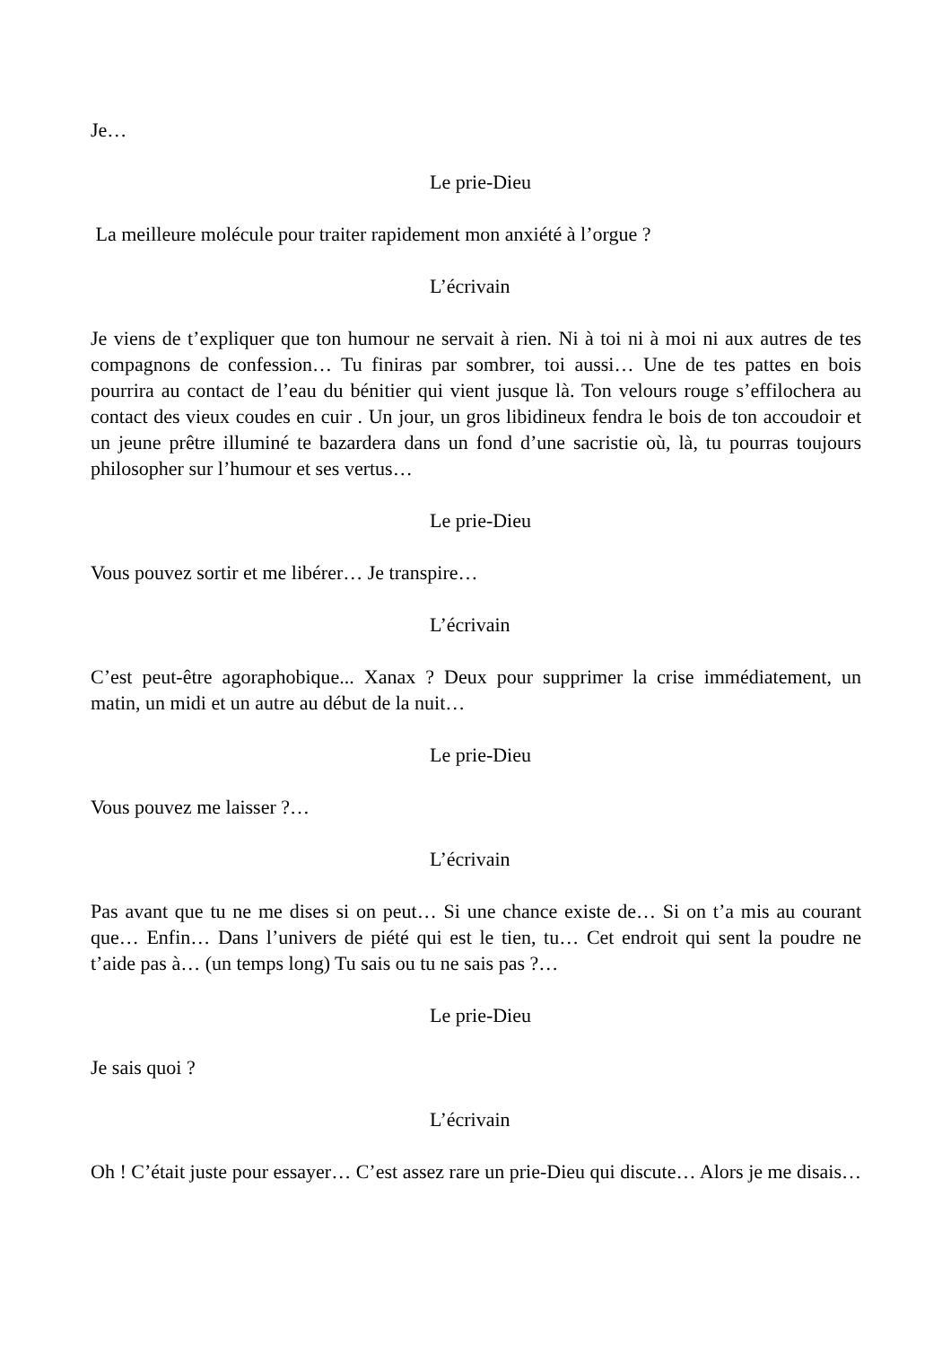Je…
Le prie-Dieu
La meilleure molécule pour traiter rapidement mon anxiété à l’orgue ?
L’écrivain
Je viens de t’expliquer que ton humour ne servait à rien. Ni à toi ni à moi ni aux autres de tes compagnons de confession… Tu finiras par sombrer, toi aussi… Une de tes pattes en bois pourrira au contact de l’eau du bénitier qui vient jusque là. Ton velours rouge s’effilochera au contact des vieux coudes en cuir . Un jour, un gros libidineux fendra le bois de ton accoudoir et un jeune prêtre illuminé te bazardera dans un fond d’une sacristie où, là, tu pourras toujours philosopher sur l’humour et ses vertus…
Le prie-Dieu
Vous pouvez sortir et me libérer… Je transpire…
L’écrivain
C’est peut-être agoraphobique... Xanax ? Deux pour supprimer la crise immédiatement, un matin, un midi et un autre au début de la nuit…
Le prie-Dieu
Vous pouvez me laisser ?…
L’écrivain
Pas avant que tu ne me dises si on peut… Si une chance existe de… Si on t’a mis au courant que… Enfin… Dans l’univers de piété qui est le tien, tu… Cet endroit qui sent la poudre ne t’aide pas à… (un temps long) Tu sais ou tu ne sais pas ?…
Le prie-Dieu
Je sais quoi ?
L’écrivain
Oh ! C’était juste pour essayer… C’est assez rare un prie-Dieu qui discute… Alors je me disais…